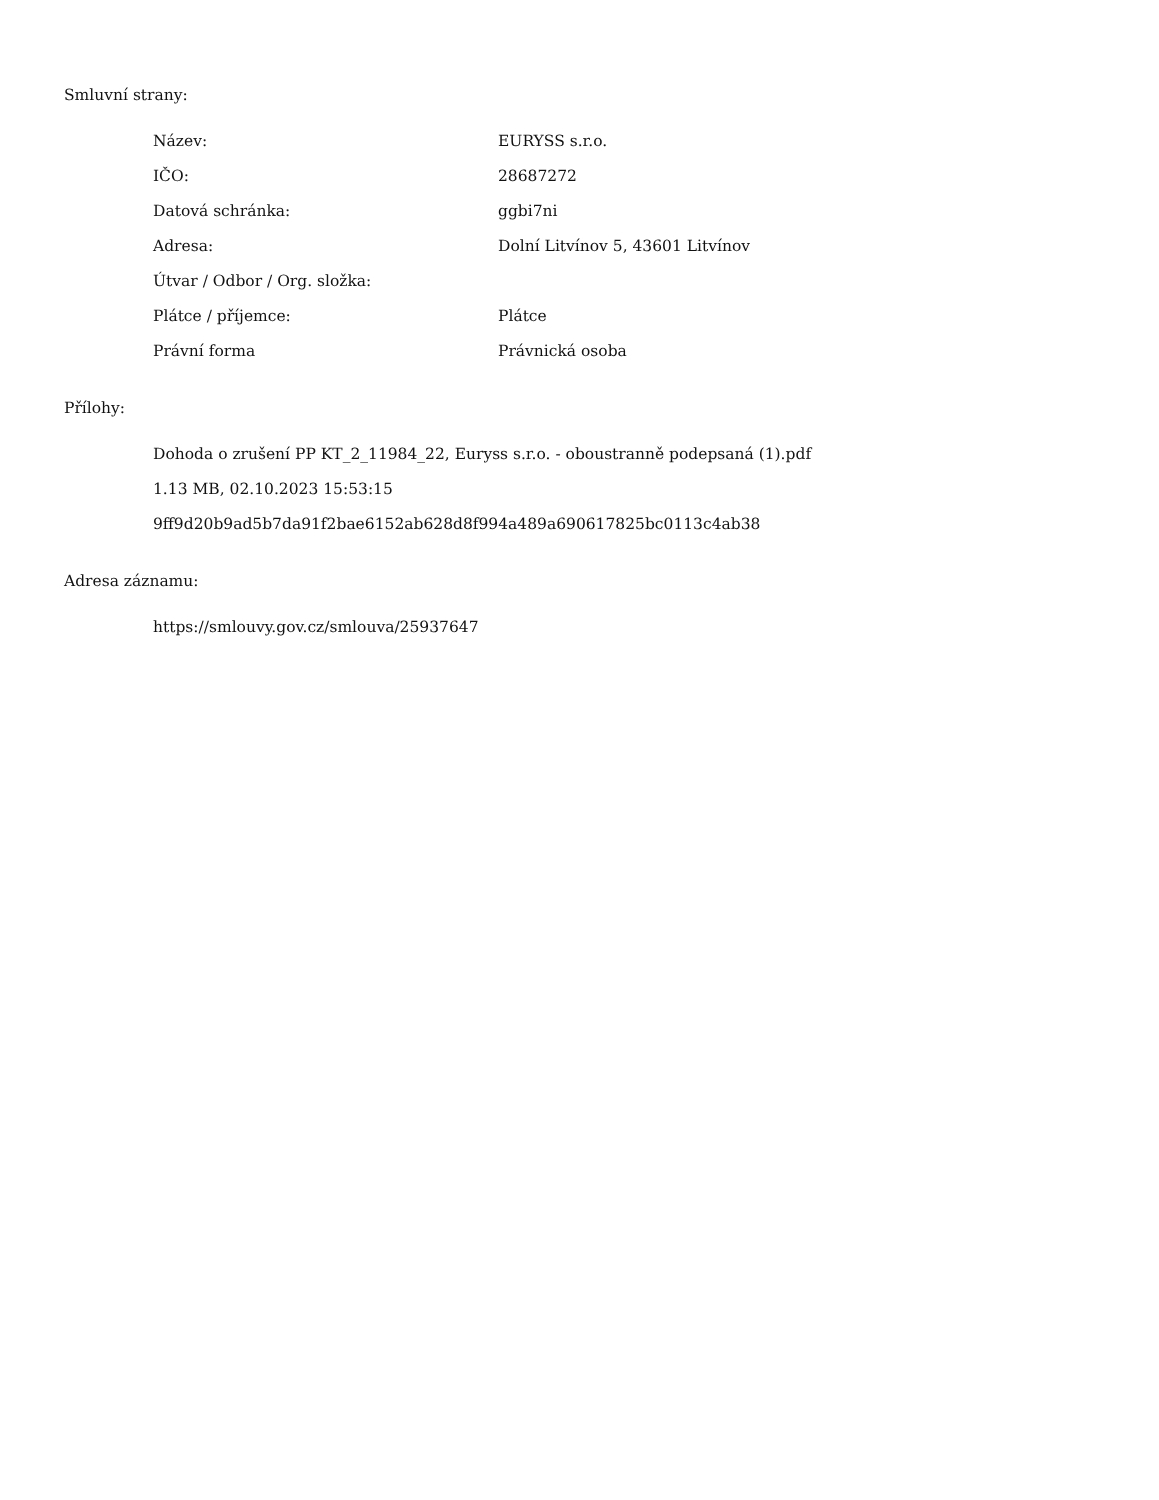Smluvní strany:
| Název: | EURYSS s.r.o. |
| IČO: | 28687272 |
| Datová schránka: | ggbi7ni |
| Adresa: | Dolní Litvínov 5, 43601 Litvínov |
| Útvar / Odbor / Org. složka: | |
| Plátce / příjemce: | Plátce |
| Právní forma | Právnická osoba |
Přílohy:
Dohoda o zrušení PP KT_2_11984_22, Euryss s.r.o. - oboustranně podepsaná (1).pdf
1.13 MB, 02.10.2023 15:53:15
9ff9d20b9ad5b7da91f2bae6152ab628d8f994a489a690617825bc0113c4ab38
Adresa záznamu:
https://smlouvy.gov.cz/smlouva/25937647